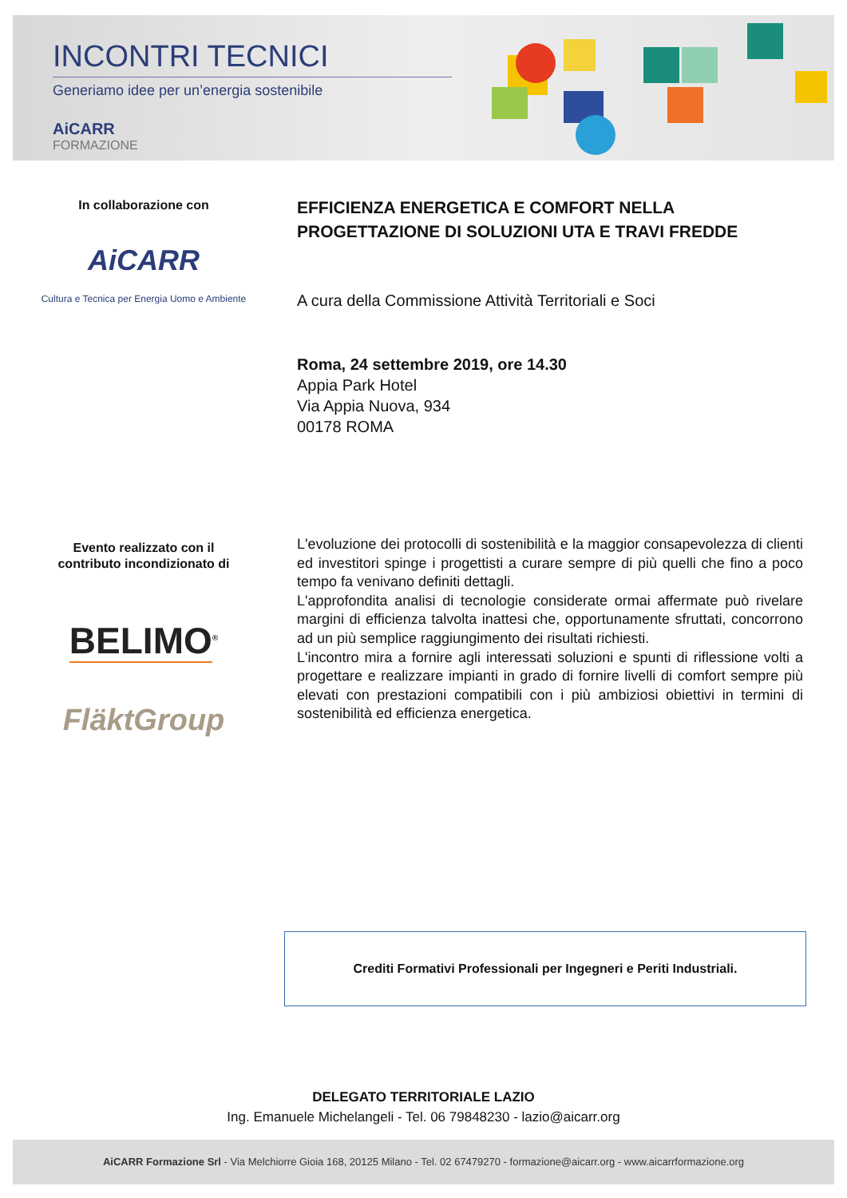INCONTRI TECNICI
Generiamo idee per un’energia sostenibile
AiCARR
FORMAZIONE
In collaborazione con
AiCARR
Cultura e Tecnica per Energia Uomo e Ambiente
EFFICIENZA ENERGETICA E COMFORT NELLA PROGETTAZIONE DI SOLUZIONI UTA E TRAVI FREDDE
A cura della Commissione Attività Territoriali e Soci
Roma, 24 settembre 2019, ore 14.30
Appia Park Hotel
Via Appia Nuova, 934
00178 ROMA
Evento realizzato con il
contributo incondizionato di
BELIMO<sup>®</sup>
FläktGroup
L'evoluzione dei protocolli di sostenibilità e la maggior consapevolezza di clienti ed investitori spinge i progettisti a curare sempre di più quelli che fino a poco tempo fa venivano definiti dettagli.
L'approfondita analisi di tecnologie considerate ormai affermate può rivelare margini di efficienza talvolta inattesi che, opportunamente sfruttati, concorrono ad un più semplice raggiungimento dei risultati richiesti.
L'incontro mira a fornire agli interessati soluzioni e spunti di riflessione volti a progettare e realizzare impianti in grado di fornire livelli di comfort sempre più elevati con prestazioni compatibili con i più ambiziosi obiettivi in termini di sostenibilità ed efficienza energetica.
Crediti Formativi Professionali per Ingegneri e Periti Industriali.
DELEGATO TERRITORIALE LAZIO
Ing. Emanuele Michelangeli - Tel. 06 79848230 - lazio@aicarr.org
AiCARR Formazione Srl - Via Melchiorre Gioia 168, 20125 Milano - Tel. 02 67479270 - formazione@aicarr.org - www.aicarrformazione.org